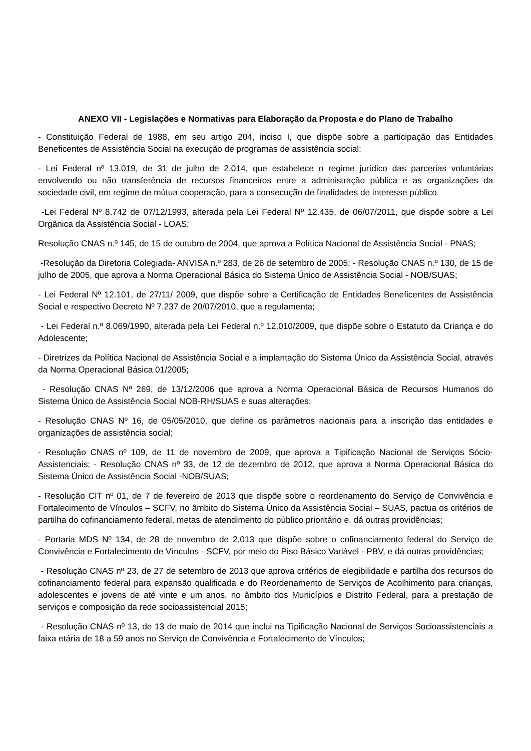ANEXO VII - Legislações e Normativas para Elaboração da Proposta e do Plano de Trabalho
- Constituição Federal de 1988, em seu artigo 204, inciso I, que dispõe sobre a participação das Entidades Beneficentes de Assistência Social na execução de programas de assistência social;
- Lei Federal nº 13.019, de 31 de julho de 2.014, que estabelece o regime jurídico das parcerias voluntárias envolvendo ou não transferência de recursos financeiros entre a administração pública e as organizações da sociedade civil, em regime de mútua cooperação, para a consecução de finalidades de interesse público
-Lei Federal Nº 8.742 de 07/12/1993, alterada pela Lei Federal Nº 12.435, de 06/07/2011, que dispõe sobre a Lei Orgânica da Assistência Social - LOAS;
Resolução CNAS n.º 145, de 15 de outubro de 2004, que aprova a Política Nacional de Assistência Social - PNAS;
-Resolução da Diretoria Colegiada- ANVISA n.º 283, de 26 de setembro de 2005; - Resolução CNAS n.º 130, de 15 de julho de 2005, que aprova a Norma Operacional Básica do Sistema Único de Assistência Social - NOB/SUAS;
- Lei Federal Nº 12.101, de 27/11/ 2009, que dispõe sobre a Certificação de Entidades Beneficentes de Assistência Social e respectivo Decreto Nº 7.237 de 20/07/2010, que a regulamenta;
- Lei Federal n.º 8.069/1990, alterada pela Lei Federal n.º 12.010/2009, que dispõe sobre o Estatuto da Criança e do Adolescente;
- Diretrizes da Política Nacional de Assistência Social e a implantação do Sistema Único da Assistência Social, através da Norma Operacional Básica 01/2005;
- Resolução CNAS Nº 269, de 13/12/2006 que aprova a Norma Operacional Básica de Recursos Humanos do Sistema Único de Assistência Social NOB-RH/SUAS e suas alterações;
- Resolução CNAS Nº 16, de 05/05/2010, que define os parâmetros nacionais para a inscrição das entidades e organizações de assistência social;
- Resolução CNAS nº 109, de 11 de novembro de 2009, que aprova a Tipificação Nacional de Serviços Sócio-Assistenciais; - Resolução CNAS nº 33, de 12 de dezembro de 2012, que aprova a Norma Operacional Básica do Sistema Único de Assistência Social -NOB/SUAS;
- Resolução CIT nº 01, de 7 de fevereiro de 2013 que dispõe sobre o reordenamento do Serviço de Convivência e Fortalecimento de Vínculos – SCFV, no âmbito do Sistema Único da Assistência Social – SUAS, pactua os critérios de partilha do cofinanciamento federal, metas de atendimento do público prioritário e, dá outras providências;
- Portaria MDS Nº 134, de 28 de novembro de 2.013 que dispõe sobre o cofinanciamento federal do Serviço de Convivência e Fortalecimento de Vínculos - SCFV, por meio do Piso Básico Variável - PBV, e dá outras providências;
- Resolução CNAS nº 23, de 27 de setembro de 2013 que aprova critérios de elegibilidade e partilha dos recursos do cofinanciamento federal para expansão qualificada e do Reordenamento de Serviços de Acolhimento para crianças, adolescentes e jovens de até vinte e um anos, no âmbito dos Municípios e Distrito Federal, para a prestação de serviços e composição da rede socioassistencial 2015;
- Resolução CNAS nº 13, de 13 de maio de 2014 que inclui na Tipificação Nacional de Serviços Socioassistenciais a faixa etária de 18 a 59 anos no Serviço de Convivência e Fortalecimento de Vínculos;